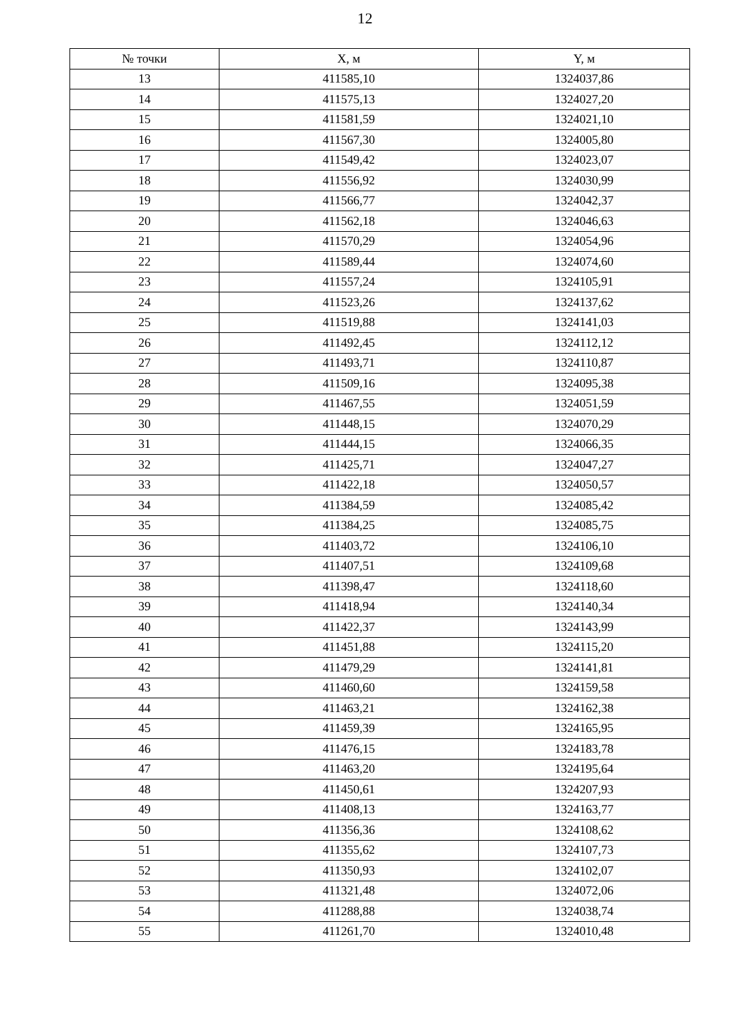12
| № точки | X, м | Y, м |
| --- | --- | --- |
| 13 | 411585,10 | 1324037,86 |
| 14 | 411575,13 | 1324027,20 |
| 15 | 411581,59 | 1324021,10 |
| 16 | 411567,30 | 1324005,80 |
| 17 | 411549,42 | 1324023,07 |
| 18 | 411556,92 | 1324030,99 |
| 19 | 411566,77 | 1324042,37 |
| 20 | 411562,18 | 1324046,63 |
| 21 | 411570,29 | 1324054,96 |
| 22 | 411589,44 | 1324074,60 |
| 23 | 411557,24 | 1324105,91 |
| 24 | 411523,26 | 1324137,62 |
| 25 | 411519,88 | 1324141,03 |
| 26 | 411492,45 | 1324112,12 |
| 27 | 411493,71 | 1324110,87 |
| 28 | 411509,16 | 1324095,38 |
| 29 | 411467,55 | 1324051,59 |
| 30 | 411448,15 | 1324070,29 |
| 31 | 411444,15 | 1324066,35 |
| 32 | 411425,71 | 1324047,27 |
| 33 | 411422,18 | 1324050,57 |
| 34 | 411384,59 | 1324085,42 |
| 35 | 411384,25 | 1324085,75 |
| 36 | 411403,72 | 1324106,10 |
| 37 | 411407,51 | 1324109,68 |
| 38 | 411398,47 | 1324118,60 |
| 39 | 411418,94 | 1324140,34 |
| 40 | 411422,37 | 1324143,99 |
| 41 | 411451,88 | 1324115,20 |
| 42 | 411479,29 | 1324141,81 |
| 43 | 411460,60 | 1324159,58 |
| 44 | 411463,21 | 1324162,38 |
| 45 | 411459,39 | 1324165,95 |
| 46 | 411476,15 | 1324183,78 |
| 47 | 411463,20 | 1324195,64 |
| 48 | 411450,61 | 1324207,93 |
| 49 | 411408,13 | 1324163,77 |
| 50 | 411356,36 | 1324108,62 |
| 51 | 411355,62 | 1324107,73 |
| 52 | 411350,93 | 1324102,07 |
| 53 | 411321,48 | 1324072,06 |
| 54 | 411288,88 | 1324038,74 |
| 55 | 411261,70 | 1324010,48 |